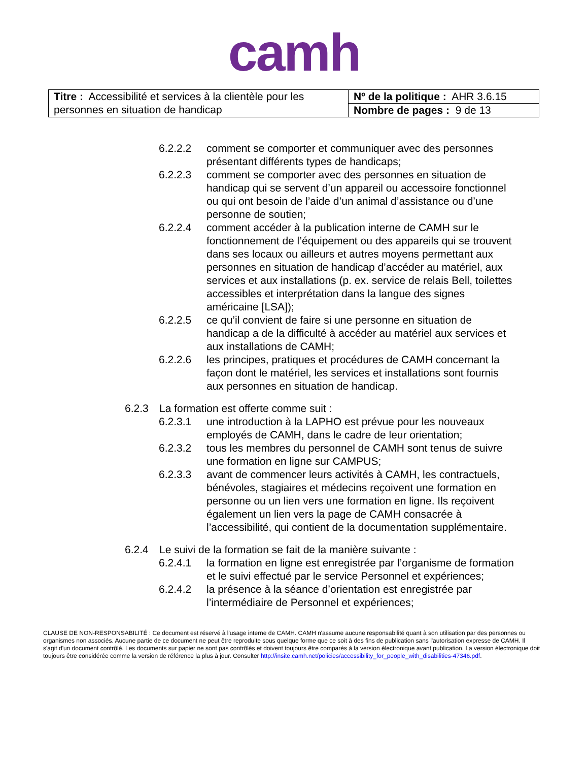camh
| Titre : Accessibilité et services à la clientèle pour les personnes en situation de handicap | Nº de la politique : AHR 3.6.15 |
| | Nombre de pages : 9 de 13 |
6.2.2.2 comment se comporter et communiquer avec des personnes présentant différents types de handicaps;
6.2.2.3 comment se comporter avec des personnes en situation de handicap qui se servent d’un appareil ou accessoire fonctionnel ou qui ont besoin de l’aide d’un animal d’assistance ou d’une personne de soutien;
6.2.2.4 comment accéder à la publication interne de CAMH sur le fonctionnement de l’équipement ou des appareils qui se trouvent dans ses locaux ou ailleurs et autres moyens permettant aux personnes en situation de handicap d’accéder au matériel, aux services et aux installations (p. ex. service de relais Bell, toilettes accessibles et interprétation dans la langue des signes américaine [LSA]);
6.2.2.5 ce qu’il convient de faire si une personne en situation de handicap a de la difficulté à accéder au matériel aux services et aux installations de CAMH;
6.2.2.6 les principes, pratiques et procédures de CAMH concernant la façon dont le matériel, les services et installations sont fournis aux personnes en situation de handicap.
6.2.3 La formation est offerte comme suit :
6.2.3.1 une introduction à la LAPHO est prévue pour les nouveaux employés de CAMH, dans le cadre de leur orientation;
6.2.3.2 tous les membres du personnel de CAMH sont tenus de suivre une formation en ligne sur CAMPUS;
6.2.3.3 avant de commencer leurs activités à CAMH, les contractuels, bénévoles, stagiaires et médecins reçoivent une formation en personne ou un lien vers une formation en ligne. Ils reçoivent également un lien vers la page de CAMH consacrée à l’accessibilité, qui contient de la documentation supplémentaire.
6.2.4 Le suivi de la formation se fait de la manière suivante :
6.2.4.1 la formation en ligne est enregistrée par l’organisme de formation et le suivi effectué par le service Personnel et expériences;
6.2.4.2 la présence à la séance d’orientation est enregistrée par l’intermédiaire de Personnel et expériences;
CLAUSE DE NON-RESPONSABILITÉ : Ce document est réservé à l'usage interne de CAMH. CAMH n'assume aucune responsabilité quant à son utilisation par des personnes ou organismes non associés. Aucune partie de ce document ne peut être reproduite sous quelque forme que ce soit à des fins de publication sans l'autorisation expresse de CAMH. Il s'agit d'un document contrôlé. Les documents sur papier ne sont pas contrôlés et doivent toujours être comparés à la version électronique avant publication. La version électronique doit toujours être considérée comme la version de référence la plus à jour. Consulter http://insite.camh.net/policies/accessibility_for_people_with_disabilities-47346.pdf.